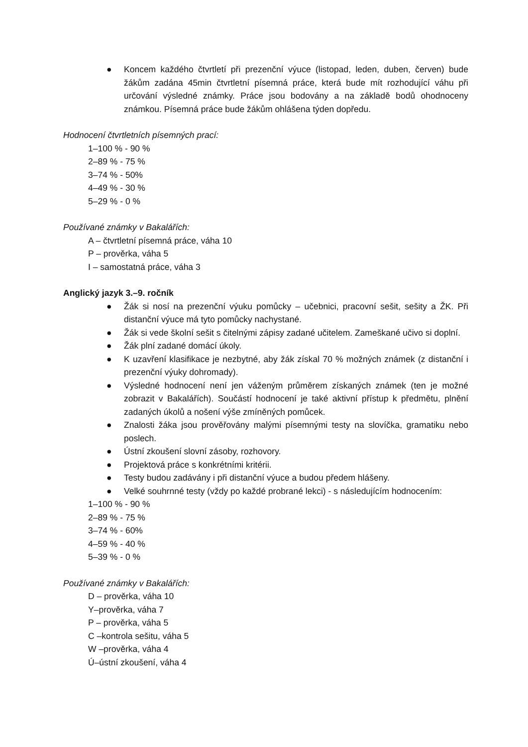● Koncem každého čtvrtletí při prezenční výuce (listopad, leden, duben, červen) bude žákům zadána 45min čtvrtletní písemná práce, která bude mít rozhodující váhu při určování výsledné známky. Práce jsou bodovány a na základě bodů ohodnoceny známkou. Písemná práce bude žákům ohlášena týden dopředu.
Hodnocení čtvrtletních písemných prací:
1–100 % - 90 %
2–89 % - 75 %
3–74 % - 50%
4–49 % - 30 %
5–29 % - 0 %
Používané známky v Bakalářích:
A – čtvrtletní písemná práce, váha 10
P – prověrka, váha 5
I – samostatná práce, váha 3
Anglický jazyk 3.–9. ročník
● Žák si nosí na prezenční výuku pomůcky – učebnici, pracovní sešit, sešity a ŽK. Při distanční výuce má tyto pomůcky nachystané.
● Žák si vede školní sešit s čitelnými zápisy zadané učitelem. Zameškané učivo si doplní.
● Žák plní zadané domácí úkoly.
● K uzavření klasifikace je nezbytné, aby žák získal 70 % možných známek (z distanční i prezenční výuky dohromady).
● Výsledné hodnocení není jen váženým průměrem získaných známek (ten je možné zobrazit v Bakalářích). Součástí hodnocení je také aktivní přístup k předmětu, plnění zadaných úkolů a nošení výše zmíněných pomůcek.
● Znalosti žáka jsou prověřovány malými písemnými testy na slovíčka, gramatiku nebo poslech.
● Ústní zkoušení slovní zásoby, rozhovory.
● Projektová práce s konkrétními kritérii.
● Testy budou zadávány i při distanční výuce a budou předem hlášeny.
● Velké souhrnné testy (vždy po každé probrané lekci) - s následujícím hodnocením:
1–100 % - 90 %
2–89 % - 75 %
3–74 % - 60%
4–59 % - 40 %
5–39 % - 0 %
Používané známky v Bakalářích:
D – prověrka, váha 10
Y–prověrka, váha 7
P – prověrka, váha 5
C –kontrola sešitu, váha 5
W –prověrka, váha 4
Ú–ústní zkoušení, váha 4